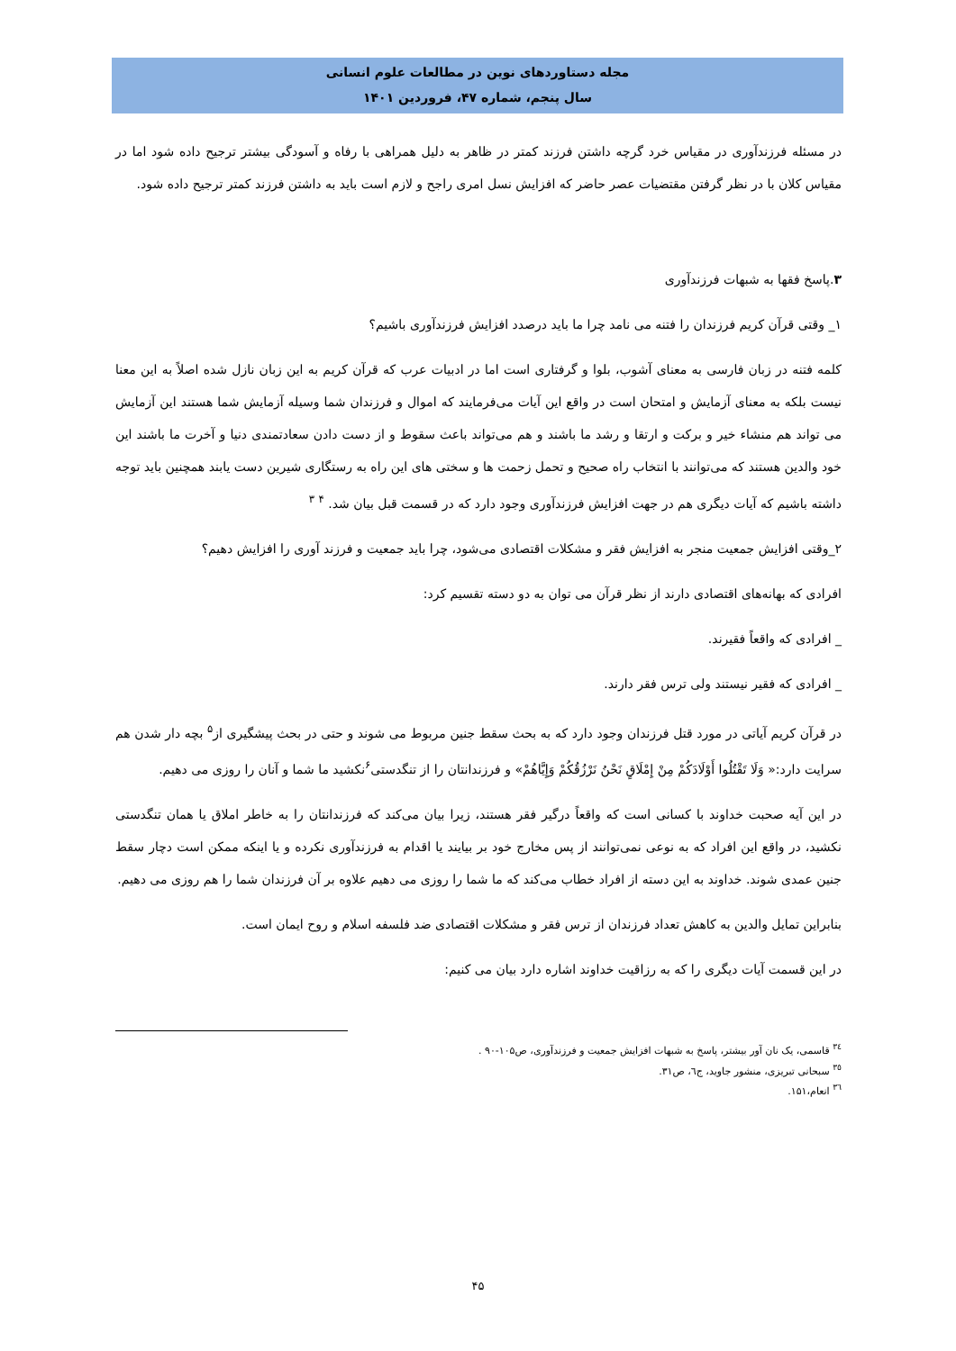مجله دستاوردهای نوین در مطالعات علوم انسانی
سال پنجم، شماره ۴۷، فروردین ۱۴۰۱
در مسئله فرزندآوری در مقیاس خرد گرچه داشتن فرزند کمتر در ظاهر به دلیل همراهی با رفاه و آسودگی بیشتر ترجیح داده شود اما در مقیاس کلان با در نظر گرفتن مقتضیات عصر حاضر که افزایش نسل امری راجح و لازم است باید به داشتن فرزند کمتر ترجیح داده شود.
۳.پاسخ فقها به شبهات فرزندآوری
۱_ وقتی قرآن کریم فرزندان را فتنه می نامد چرا ما باید درصدد افزایش فرزندآوری باشیم؟
کلمه فتنه در زبان فارسی به معنای آشوب، بلوا و گرفتاری است اما در ادبیات عرب که قرآن کریم به این زبان نازل شده اصلاً به این معنا نیست بلکه به معنای آزمایش و امتحان است در واقع این آیات می‌فرمایند که اموال و فرزندان شما وسیله آزمایش شما هستند این آزمایش می تواند هم منشاء خیر و برکت و ارتقا و رشد ما باشند و هم می‌تواند باعث سقوط و از دست دادن سعادتمندی دنیا و آخرت ما باشند این خود والدین هستند که می‌توانند با انتخاب راه صحیح و تحمل زحمت ها و سختی های این راه به رستگاری شیرین دست یابند همچنین باید توجه داشته باشیم که آیات دیگری هم در جهت افزایش فرزندآوری وجود دارد که در قسمت قبل بیان شد. <sup>۴</sup> <sup>۳</sup>
۲_وقتی افزایش جمعیت منجر به افزایش فقر و مشکلات اقتصادی می‌شود، چرا باید جمعیت و فرزند آوری را افزایش دهیم؟
افرادی که بهانه‌های اقتصادی دارند از نظر قرآن می توان به دو دسته تقسیم کرد:
_ افرادی که واقعاً فقیرند.
_ افرادی که فقیر نیستند ولی ترس فقر دارند.
در قرآن کریم آیاتی در مورد قتل فرزندان وجود دارد که به بحث سقط جنین مربوط می شوند و حتی در بحث پیشگیری از<sup>۵</sup> بچه دار شدن هم سرایت دارد:« وَلَا تَقْتُلُوا أَوْلَادَكُمْ مِنْ إِمْلَاقٍ نَحْنُ نَرْزُقُكُمْ وَإِيَّاهُمْ» و فرزندانتان را از تنگدستی<sup>۶</sup>نکشید ما شما و آنان را روزی می دهیم.
در این آیه صحبت خداوند با کسانی است که واقعاً درگیر فقر هستند، زیرا بیان می‌کند که فرزندانتان را به خاطر املاق یا همان تنگدستی نکشید، در واقع این افراد که به نوعی نمی‌توانند از پس مخارج خود بر بیایند یا اقدام به فرزندآوری نکرده و یا اینکه ممکن است دچار سقط جنین عمدی شوند. خداوند به این دسته از افراد خطاب می‌کند که ما شما را روزی می دهیم علاوه بر آن فرزندان شما را هم روزی می دهیم.
بنابراین تمایل والدین به کاهش تعداد فرزندان از ترس فقر و مشکلات اقتصادی ضد فلسفه اسلام و روح ایمان است.
در این قسمت آیات دیگری را که به رزاقیت خداوند اشاره دارد بیان می کنیم:
<sup>۳٤</sup> قاسمی، یک نان آور بیشتر، پاسخ به شبهات افزایش جمعیت و فرزندآوری، ص۱۰۵-۹۰ .
<sup>۳٥</sup> سبحانی تبریزی، منشور جاوید، ج٦، ص۳۱.
<sup>۳٦</sup> انعام،۱۵۱.
۴۵